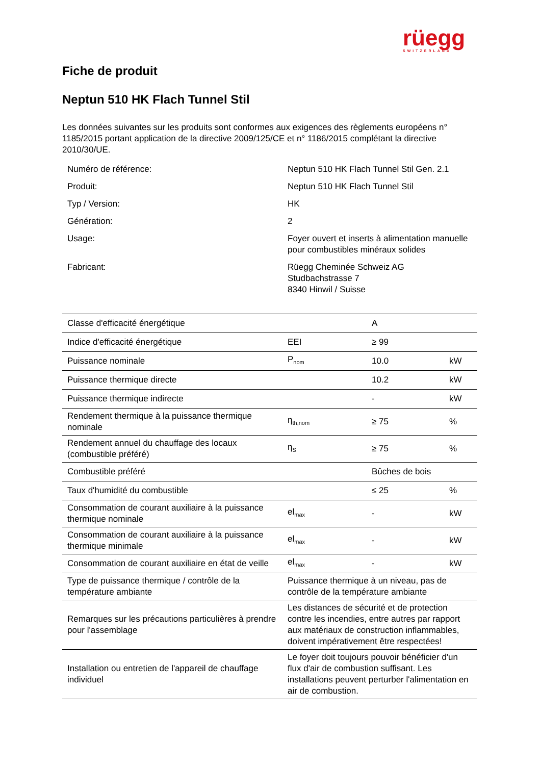rüegg
SWITZERLAND
Fiche de produit
Neptun 510 HK Flach Tunnel Stil
Les données suivantes sur les produits sont conformes aux exigences des règlements européens n° 1185/2015 portant application de la directive 2009/125/CE et n° 1186/2015 complétant la directive 2010/30/UE.
| Numéro de référence: | Neptun 510 HK Flach Tunnel Stil Gen. 2.1 |
| Produit: | Neptun 510 HK Flach Tunnel Stil |
| Typ / Version: | HK |
| Génération: | 2 |
| Usage: | Foyer ouvert et inserts à alimentation manuelle pour combustibles minéraux solides |
| Fabricant: | Rüegg Cheminée Schweiz AG Studbachstrasse 7 8340 Hinwil / Suisse |
| Classe d'efficacité énergétique | | A | |
| Indice d'efficacité énergétique | EEI | ≥ 99 | |
| Puissance nominale | P<sub>nom</sub> | 10.0 | kW |
| Puissance thermique directe | | 10.2 | kW |
| Puissance thermique indirecte | | - | kW |
| Rendement thermique à la puissance thermique nominale | η<sub>th,nom</sub> | ≥ 75 | % |
| Rendement annuel du chauffage des locaux (combustible préféré) | η<sub>S</sub> | ≥ 75 | % |
| Combustible préféré | | Bûches de bois | |
| Taux d'humidité du combustible | | ≤ 25 | % |
| Consommation de courant auxiliaire à la puissance thermique nominale | el<sub>max</sub> | - | kW |
| Consommation de courant auxiliaire à la puissance thermique minimale | el<sub>max</sub> | - | kW |
| Consommation de courant auxiliaire en état de veille | el<sub>max</sub> | - | kW |
| Type de puissance thermique / contrôle de la température ambiante | Puissance thermique à un niveau, pas de contrôle de la température ambiante | | |
| Remarques sur les précautions particulières à prendre pour l'assemblage | Les distances de sécurité et de protection contre les incendies, entre autres par rapport aux matériaux de construction inflammables, doivent impérativement être respectées! | | |
| Installation ou entretien de l'appareil de chauffage individuel | Le foyer doit toujours pouvoir bénéficier d'un flux d'air de combustion suffisant. Les installations peuvent perturber l'alimentation en air de combustion. | | |